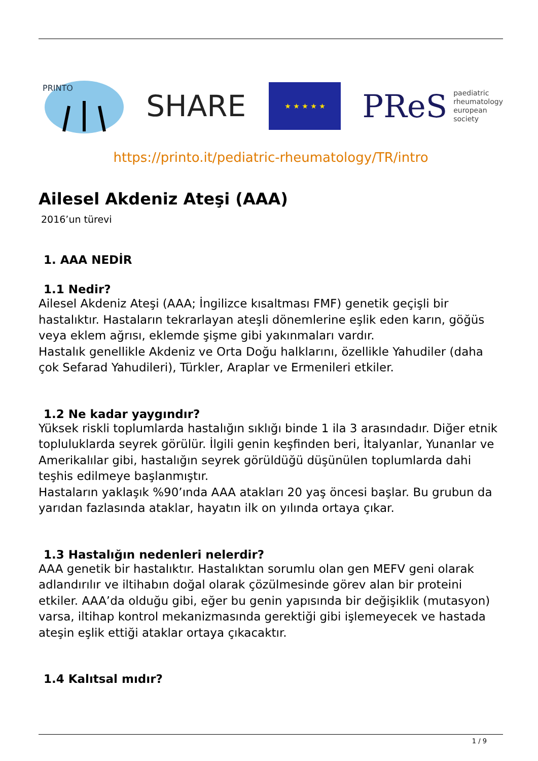PRINTO
SHARE
★ ★ ★ ★ ★
PReS paediatric
rheumatology
european
society
https://printo.it/pediatric-rheumatology/TR/intro
Ailesel Akdeniz Ateşi (AAA)
2016’un türevi
1. AAA NEDİR
1.1 Nedir?
Ailesel Akdeniz Ateşi (AAA; İngilizce kısaltması FMF) genetik geçişli bir hastalıktır. Hastaların tekrarlayan ateşli dönemlerine eşlik eden karın, göğüs veya eklem ağrısı, eklemde şişme gibi yakınmaları vardır.
Hastalık genellikle Akdeniz ve Orta Doğu halklarını, özellikle Yahudiler (daha çok Sefarad Yahudileri), Türkler, Araplar ve Ermenileri etkiler.
1.2 Ne kadar yaygındır?
Yüksek riskli toplumlarda hastalığın sıklığı binde 1 ila 3 arasındadır. Diğer etnik topluluklarda seyrek görülür. İlgili genin keşfinden beri, İtalyanlar, Yunanlar ve Amerikalılar gibi, hastalığın seyrek görüldüğü düşünülen toplumlarda dahi teşhis edilmeye başlanmıştır.
Hastaların yaklaşık %90’ında AAA atakları 20 yaş öncesi başlar. Bu grubun da yarıdan fazlasında ataklar, hayatın ilk on yılında ortaya çıkar.
1.3 Hastalığın nedenleri nelerdir?
AAA genetik bir hastalıktır. Hastalıktan sorumlu olan gen MEFV geni olarak adlandırılır ve iltihabın doğal olarak çözülmesinde görev alan bir proteini etkiler. AAA’da olduğu gibi, eğer bu genin yapısında bir değişiklik (mutasyon) varsa, iltihap kontrol mekanizmasında gerektiği gibi işlemeyecek ve hastada ateşin eşlik ettiği ataklar ortaya çıkacaktır.
1.4 Kalıtsal mıdır?
1 / 9